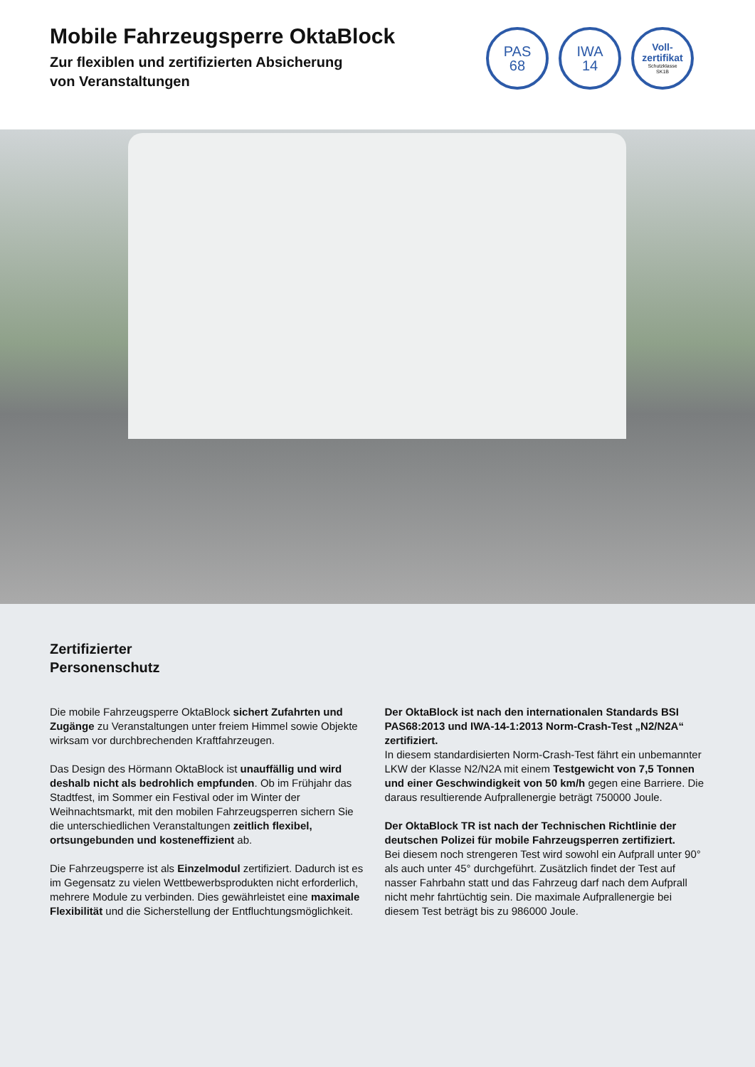Mobile Fahrzeugsperre OktaBlock
Zur flexiblen und zertifizierten Absicherung
von Veranstaltungen
PAS
68
IWA
14
Voll-
zertifikat
Schutzklasse
SK1B
Zertifizierter
Personenschutz
Die mobile Fahrzeugsperre OktaBlock sichert Zufahrten und Zugänge zu Veranstaltungen unter freiem Himmel sowie Objekte wirksam vor durchbrechenden Kraftfahrzeugen.
Das Design des Hörmann OktaBlock ist unauffällig und wird deshalb nicht als bedrohlich empfunden. Ob im Frühjahr das Stadtfest, im Sommer ein Festival oder im Winter der Weihnachtsmarkt, mit den mobilen Fahrzeugsperren sichern Sie die unterschiedlichen Veranstaltungen zeitlich flexibel, ortsungebunden und kosteneffizient ab.
Die Fahrzeugsperre ist als Einzelmodul zertifiziert. Dadurch ist es im Gegensatz zu vielen Wettbewerbsprodukten nicht erforderlich, mehrere Module zu verbinden. Dies gewährleistet eine maximale Flexibilität und die Sicherstellung der Entfluchtungsmöglichkeit.
Der OktaBlock ist nach den internationalen Standards BSI PAS68:2013 und IWA-14-1:2013 Norm-Crash-Test „N2/N2A“ zertifiziert.
In diesem standardisierten Norm-Crash-Test fährt ein unbemannter LKW der Klasse N2/N2A mit einem Testgewicht von 7,5 Tonnen und einer Geschwindigkeit von 50 km/h gegen eine Barriere. Die daraus resultierende Aufprallenergie beträgt 750000 Joule.
Der OktaBlock TR ist nach der Technischen Richtlinie der deutschen Polizei für mobile Fahrzeugsperren zertifiziert.
Bei diesem noch strengeren Test wird sowohl ein Aufprall unter 90° als auch unter 45° durchgeführt. Zusätzlich findet der Test auf nasser Fahrbahn statt und das Fahrzeug darf nach dem Aufprall nicht mehr fahrtüchtig sein. Die maximale Aufprallenergie bei diesem Test beträgt bis zu 986000 Joule.